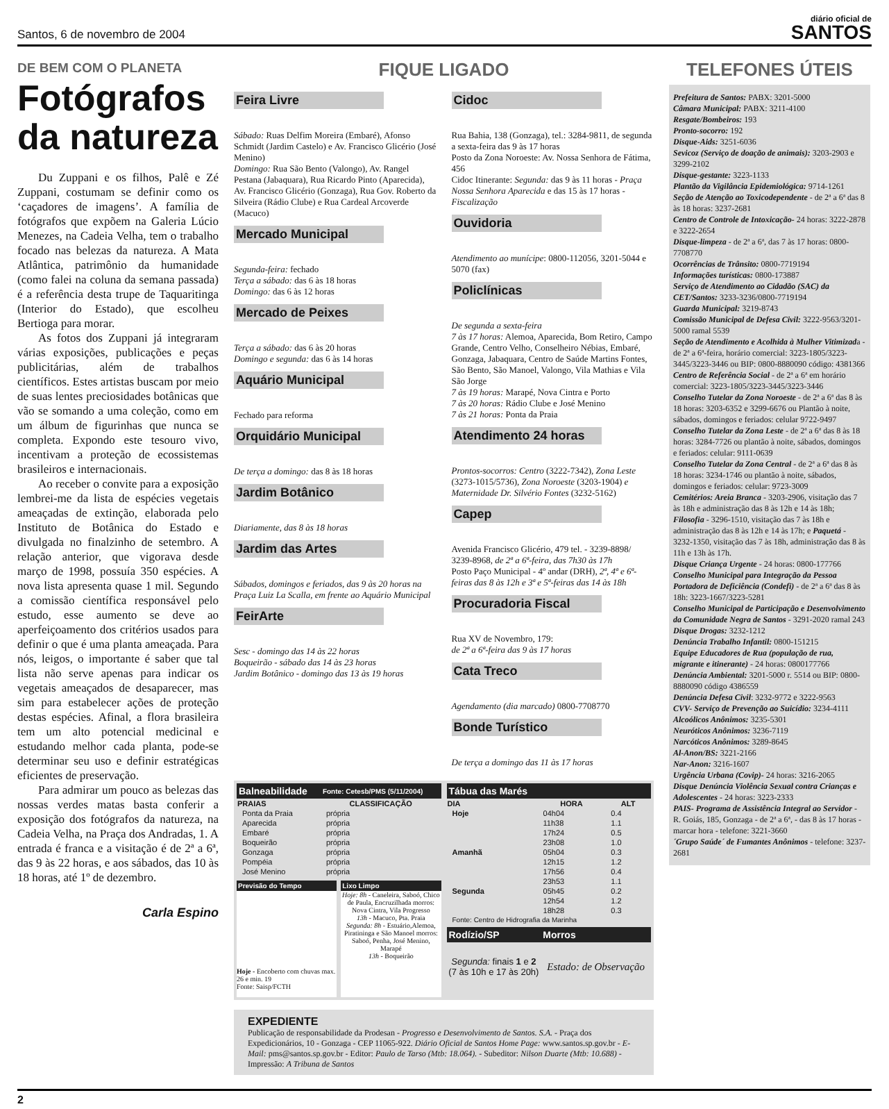Santos, 6 de novembro de 2004
diário oficial de
SANTOS
DE BEM COM O PLANETA
Fotógrafos da natureza
Du Zuppani e os filhos, Palê e Zé Zuppani, costumam se definir como os ‘caçadores de imagens’. A família de fotógrafos que expõem na Galeria Lúcio Menezes, na Cadeia Velha, tem o trabalho focado nas belezas da natureza. A Mata Atlântica, patrimônio da humanidade (como falei na coluna da semana passada) é a referência desta trupe de Taquaritinga (Interior do Estado), que escolheu Bertioga para morar.
As fotos dos Zuppani já integraram várias exposições, publicações e peças publicitárias, além de trabalhos científicos. Estes artistas buscam por meio de suas lentes preciosidades botânicas que vão se somando a uma coleção, como em um álbum de figurinhas que nunca se completa. Expondo este tesouro vivo, incentivam a proteção de ecossistemas brasileiros e internacionais.
Ao receber o convite para a exposição lembrei-me da lista de espécies vegetais ameaçadas de extinção, elaborada pelo Instituto de Botânica do Estado e divulgada no finalzinho de setembro. A relação anterior, que vigorava desde março de 1998, possuía 350 espécies. A nova lista apresenta quase 1 mil. Segundo a comissão científica responsável pelo estudo, esse aumento se deve ao aperfeiçoamento dos critérios usados para definir o que é uma planta ameaçada. Para nós, leigos, o importante é saber que tal lista não serve apenas para indicar os vegetais ameaçados de desaparecer, mas sim para estabelecer ações de proteção destas espécies. Afinal, a flora brasileira tem um alto potencial medicinal e estudando melhor cada planta, pode-se determinar seu uso e definir estratégicas eficientes de preservação.
Para admirar um pouco as belezas das nossas verdes matas basta conferir a exposição dos fotógrafos da natureza, na Cadeia Velha, na Praça dos Andradas, 1. A entrada é franca e a visitação é de 2ª a 6ª, das 9 às 22 horas, e aos sábados, das 10 às 18 horas, até 1º de dezembro.
Carla Espino
FIQUE LIGADO
Feira Livre
Sábado: Ruas Delfim Moreira (Embaré), Afonso Schmidt (Jardim Castelo) e Av. Francisco Glicério (José Menino)
Domingo: Rua São Bento (Valongo), Av. Rangel Pestana (Jabaquara), Rua Ricardo Pinto (Aparecida), Av. Francisco Glicério (Gonzaga), Rua Gov. Roberto da Silveira (Rádio Clube) e Rua Cardeal Arcoverde (Macuco)
Mercado Municipal
Segunda-feira: fechado
Terça a sábado: das 6 às 18 horas
Domingo: das 6 às 12 horas
Mercado de Peixes
Terça a sábado: das 6 às 20 horas
Domingo e segunda: das 6 às 14 horas
Aquário Municipal
Fechado para reforma
Orquidário Municipal
De terça a domingo: das 8 às 18 horas
Jardim Botânico
Diariamente, das 8 às 18 horas
Jardim das Artes
Sábados, domingos e feriados, das 9 às 20 horas na Praça Luiz La Scalla, em frente ao Aquário Municipal
FeirArte
Sesc - domingo das 14 às 22 horas
Boqueirão - sábado das 14 às 23 horas
Jardim Botânico - domingo das 13 às 19 horas
Cidoc
Rua Bahia, 138 (Gonzaga), tel.: 3284-9811, de segunda a sexta-feira das 9 às 17 horas
Posto da Zona Noroeste: Av. Nossa Senhora de Fátima, 456
Cidoc Itinerante: Segunda: das 9 às 11 horas - Praça Nossa Senhora Aparecida e das 15 às 17 horas - Fiscalização
Ouvidoria
Atendimento ao munícipe: 0800-112056, 3201-5044 e 5070 (fax)
Policlínicas
De segunda a sexta-feira
7 às 17 horas: Alemoa, Aparecida, Bom Retiro, Campo Grande, Centro Velho, Conselheiro Nébias, Embaré, Gonzaga, Jabaquara, Centro de Saúde Martins Fontes, São Bento, São Manoel, Valongo, Vila Mathias e Vila São Jorge
7 às 19 horas: Marapé, Nova Cintra e Porto
7 às 20 horas: Rádio Clube e José Menino
7 às 21 horas: Ponta da Praia
Atendimento 24 horas
Prontos-socorros: Centro (3222-7342), Zona Leste (3273-1015/5736), Zona Noroeste (3203-1904) e Maternidade Dr. Silvério Fontes (3232-5162)
Capep
Avenida Francisco Glicério, 479 tel. - 3239-8898/ 3239-8968, de 2ª a 6ª-feira, das 7h30 às 17h
Posto Paço Municipal - 4º andar (DRH), 2ª, 4ª e 6ª-feiras das 8 às 12h e 3ª e 5ª-feiras das 14 às 18h
Procuradoria Fiscal
Rua XV de Novembro, 179:
de 2ª a 6ª-feira das 9 às 17 horas
Cata Treco
Agendamento (dia marcado) 0800-7708770
Bonde Turístico
De terça a domingo das 11 às 17 horas
| Balneabilidade | Fonte: Cetesb/PMS (5/11/2004) |
| --- | --- |
| PRAIAS | CLASSIFICAÇÃO |
| Ponta da Praia | própria |
| Aparecida | própria |
| Embaré | própria |
| Boqueirão | própria |
| Gonzaga | própria |
| Pompéia | própria |
| José Menino | própria |
Previsão do Tempo
Hoje - Encoberto com chuvas max. 26 e min. 19
Fonte: Saisp/FCTH
Lixo Limpo
Hoje: 8h - Caneleira, Saboó, Chico de Paula, Encruzilhada morros: Nova Cintra, Vila Progresso
13h - Macuco, Pta. Praia
Segunda: 8h - Estuário,Alemoa, Piratininga e São Manoel morros: Saboó, Penha, José Menino, Marapé
13h - Boqueirão
| Tábua das Marés | | |
| --- | --- | --- |
| DIA | HORA | ALT |
| Hoje | 04h04 | 0.4 |
| | 11h38 | 1.1 |
| | 17h24 | 0.5 |
| | 23h08 | 1.0 |
| Amanhã | 05h04 | 0.3 |
| | 12h15 | 1.2 |
| | 17h56 | 0.4 |
| | 23h53 | 1.1 |
| Segunda | 05h45 | 0.2 |
| | 12h54 | 1.2 |
| | 18h28 | 0.3 |
| Fonte: Centro de Hidrografia da Marinha | | |
| Rodízio/SP | Morros |
| --- | --- |
| Segunda: finais 1 e 2 (7 às 10h e 17 às 20h) | Estado: de Observação |
EXPEDIENTE
Publicação de responsabilidade da Prodesan - Progresso e Desenvolvimento de Santos. S.A. - Praça dos Expedicionários, 10 - Gonzaga - CEP 11065-922. Diário Oficial de Santos Home Page: www.santos.sp.gov.br - E-Mail: pms@santos.sp.gov.br - Editor: Paulo de Tarso (Mtb: 18.064). - Subeditor: Nilson Duarte (Mtb: 10.688) - Impressão: A Tribuna de Santos
TELEFONES ÚTEIS
Prefeitura de Santos: PABX: 3201-5000
Câmara Municipal: PABX: 3211-4100
Resgate/Bombeiros: 193
Pronto-socorro: 192
Disque-Aids: 3251-6036
Sevicoz (Serviço de doação de animais): 3203-2903 e 3299-2102
Disque-gestante: 3223-1133
Plantão da Vigilância Epidemiológica: 9714-1261
Seção de Atenção ao Toxicodependente - de 2ª a 6ª das 8 às 18 horas: 3237-2681
Centro de Controle de Intoxicação- 24 horas: 3222-2878 e 3222-2654
Disque-limpeza - de 2ª a 6ª, das 7 às 17 horas: 0800-7708770
Ocorrências de Trânsito: 0800-7719194
Informações turísticas: 0800-173887
Serviço de Atendimento ao Cidadão (SAC) da CET/Santos: 3233-3236/0800-7719194
Guarda Municipal: 3219-8743
Comissão Municipal de Defesa Civil: 3222-9563/3201-5000 ramal 5539
Seção de Atendimento e Acolhida à Mulher Vitimizada - de 2ª a 6ª-feira, horário comercial: 3223-1805/3223-3445/3223-3446 ou BIP: 0800-8880090 código: 4381366
Centro de Referência Social - de 2ª a 6ª em horário comercial: 3223-1805/3223-3445/3223-3446
Conselho Tutelar da Zona Noroeste - de 2ª a 6ª das 8 às 18 horas: 3203-6352 e 3299-6676 ou Plantão à noite, sábados, domingos e feriados: celular 9722-9497
Conselho Tutelar da Zona Leste - de 2ª a 6ª das 8 às 18 horas: 3284-7726 ou plantão à noite, sábados, domingos e feriados: celular: 9111-0639
Conselho Tutelar da Zona Central - de 2ª a 6ª das 8 às 18 horas: 3234-1746 ou plantão à noite, sábados, domingos e feriados: celular: 9723-3009
Cemitérios: Areia Branca - 3203-2906, visitação das 7 às 18h e administração das 8 às 12h e 14 às 18h; Filosofia - 3296-1510, visitação das 7 às 18h e administração das 8 às 12h e 14 às 17h; e Paquetá - 3232-1350, visitação das 7 às 18h, administração das 8 às 11h e 13h às 17h.
Disque Criança Urgente - 24 horas: 0800-177766
Conselho Municipal para Integração da Pessoa Portadora de Deficiência (Condefi) - de 2ª a 6ª das 8 às 18h: 3223-1667/3223-5281
Conselho Municipal de Participação e Desenvolvimento da Comunidade Negra de Santos - 3291-2020 ramal 243
Disque Drogas: 3232-1212
Denúncia Trabalho Infantil: 0800-151215
Equipe Educadores de Rua (população de rua, migrante e itinerante) - 24 horas: 0800177766
Denúncia Ambiental: 3201-5000 r. 5514 ou BIP: 0800-8880090 código 4386559
Denúncia Defesa Civil: 3232-9772 e 3222-9563
CVV- Serviço de Prevenção ao Suicídio: 3234-4111
Alcoólicos Anônimos: 3235-5301
Neuróticos Anônimos: 3236-7119
Narcóticos Anônimos: 3289-8645
Al-Anon/BS: 3221-2166
Nar-Anon: 3216-1607
Urgência Urbana (Covip)- 24 horas: 3216-2065
Disque Denúncia Violência Sexual contra Crianças e Adolescentes - 24 horas: 3223-2333
PAIS- Programa de Assistência Integral ao Servidor - R. Goiás, 185, Gonzaga - de 2ª a 6ª, - das 8 às 17 horas - marcar hora - telefone: 3221-3660
´Grupo Saúde´ de Fumantes Anônimos - telefone: 3237-2681
2